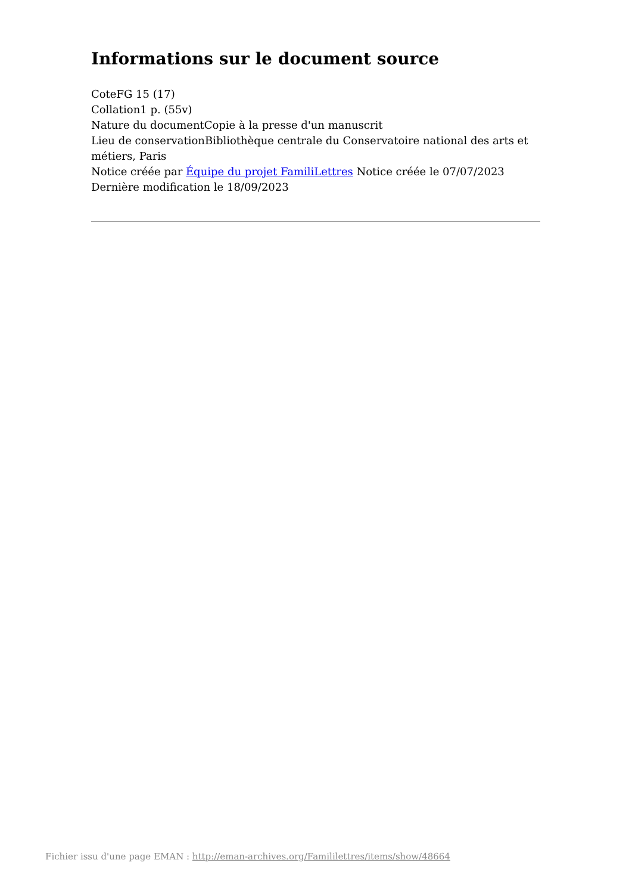Informations sur le document source
CoteFG 15 (17)
Collation1 p. (55v)
Nature du documentCopie à la presse d'un manuscrit
Lieu de conservationBibliothèque centrale du Conservatoire national des arts et métiers, Paris
Notice créée par Équipe du projet FamiliLettres Notice créée le 07/07/2023
Dernière modification le 18/09/2023
Fichier issu d'une page EMAN : http://eman-archives.org/Famililettres/items/show/48664